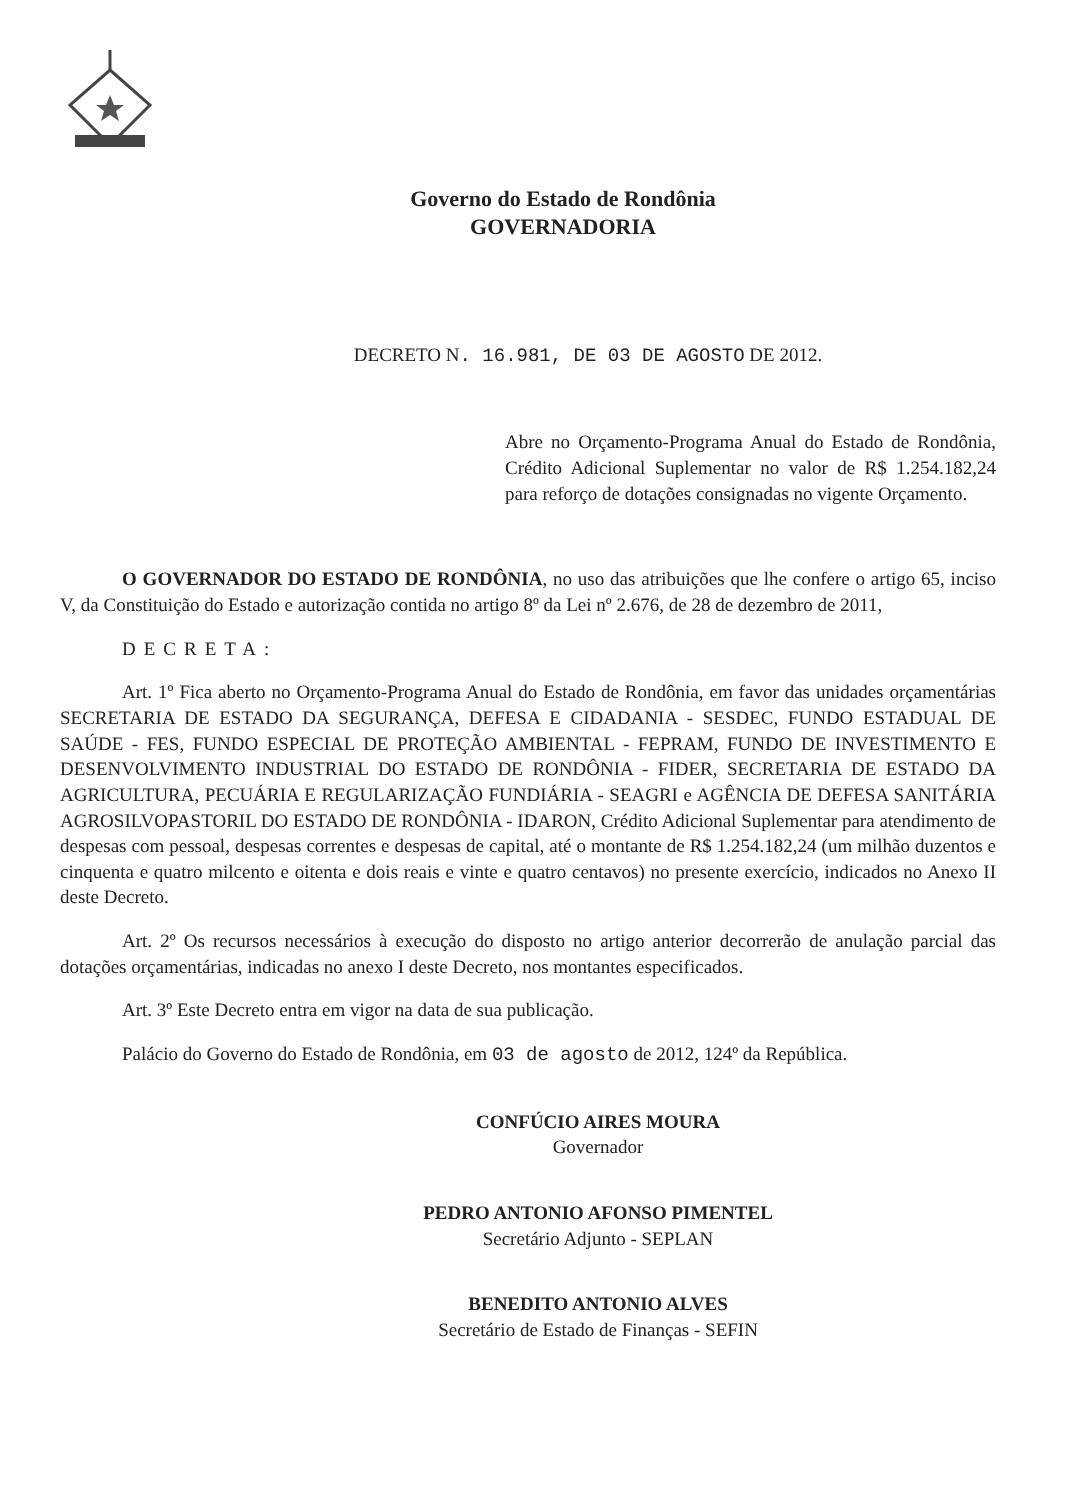Governo do Estado de Rondônia
GOVERNADORIA
DECRETO N. 16.981, DE 03 DE AGOSTO DE 2012.
Abre no Orçamento-Programa Anual do Estado de Rondônia, Crédito Adicional Suplementar no valor de R$ 1.254.182,24 para reforço de dotações consignadas no vigente Orçamento.
O GOVERNADOR DO ESTADO DE RONDÔNIA, no uso das atribuições que lhe confere o artigo 65, inciso V, da Constituição do Estado e autorização contida no artigo 8º da Lei nº 2.676, de 28 de dezembro de 2011,
DECRETA:
Art. 1º Fica aberto no Orçamento-Programa Anual do Estado de Rondônia, em favor das unidades orçamentárias SECRETARIA DE ESTADO DA SEGURANÇA, DEFESA E CIDADANIA - SESDEC, FUNDO ESTADUAL DE SAÚDE - FES, FUNDO ESPECIAL DE PROTEÇÃO AMBIENTAL - FEPRAM, FUNDO DE INVESTIMENTO E DESENVOLVIMENTO INDUSTRIAL DO ESTADO DE RONDÔNIA - FIDER, SECRETARIA DE ESTADO DA AGRICULTURA, PECUÁRIA E REGULARIZAÇÃO FUNDIÁRIA - SEAGRI e AGÊNCIA DE DEFESA SANITÁRIA AGROSILVOPASTORIL DO ESTADO DE RONDÔNIA - IDARON, Crédito Adicional Suplementar para atendimento de despesas com pessoal, despesas correntes e despesas de capital, até o montante de R$ 1.254.182,24 (um milhão duzentos e cinquenta e quatro milcento e oitenta e dois reais e vinte e quatro centavos) no presente exercício, indicados no Anexo II deste Decreto.
Art. 2º Os recursos necessários à execução do disposto no artigo anterior decorrerão de anulação parcial das dotações orçamentárias, indicadas no anexo I deste Decreto, nos montantes especificados.
Art. 3º Este Decreto entra em vigor na data de sua publicação.
Palácio do Governo do Estado de Rondônia, em 03 de agosto de 2012, 124º da República.
CONFÚCIO AIRES MOURA
Governador
PEDRO ANTONIO AFONSO PIMENTEL
Secretário Adjunto - SEPLAN
BENEDITO ANTONIO ALVES
Secretário de Estado de Finanças - SEFIN